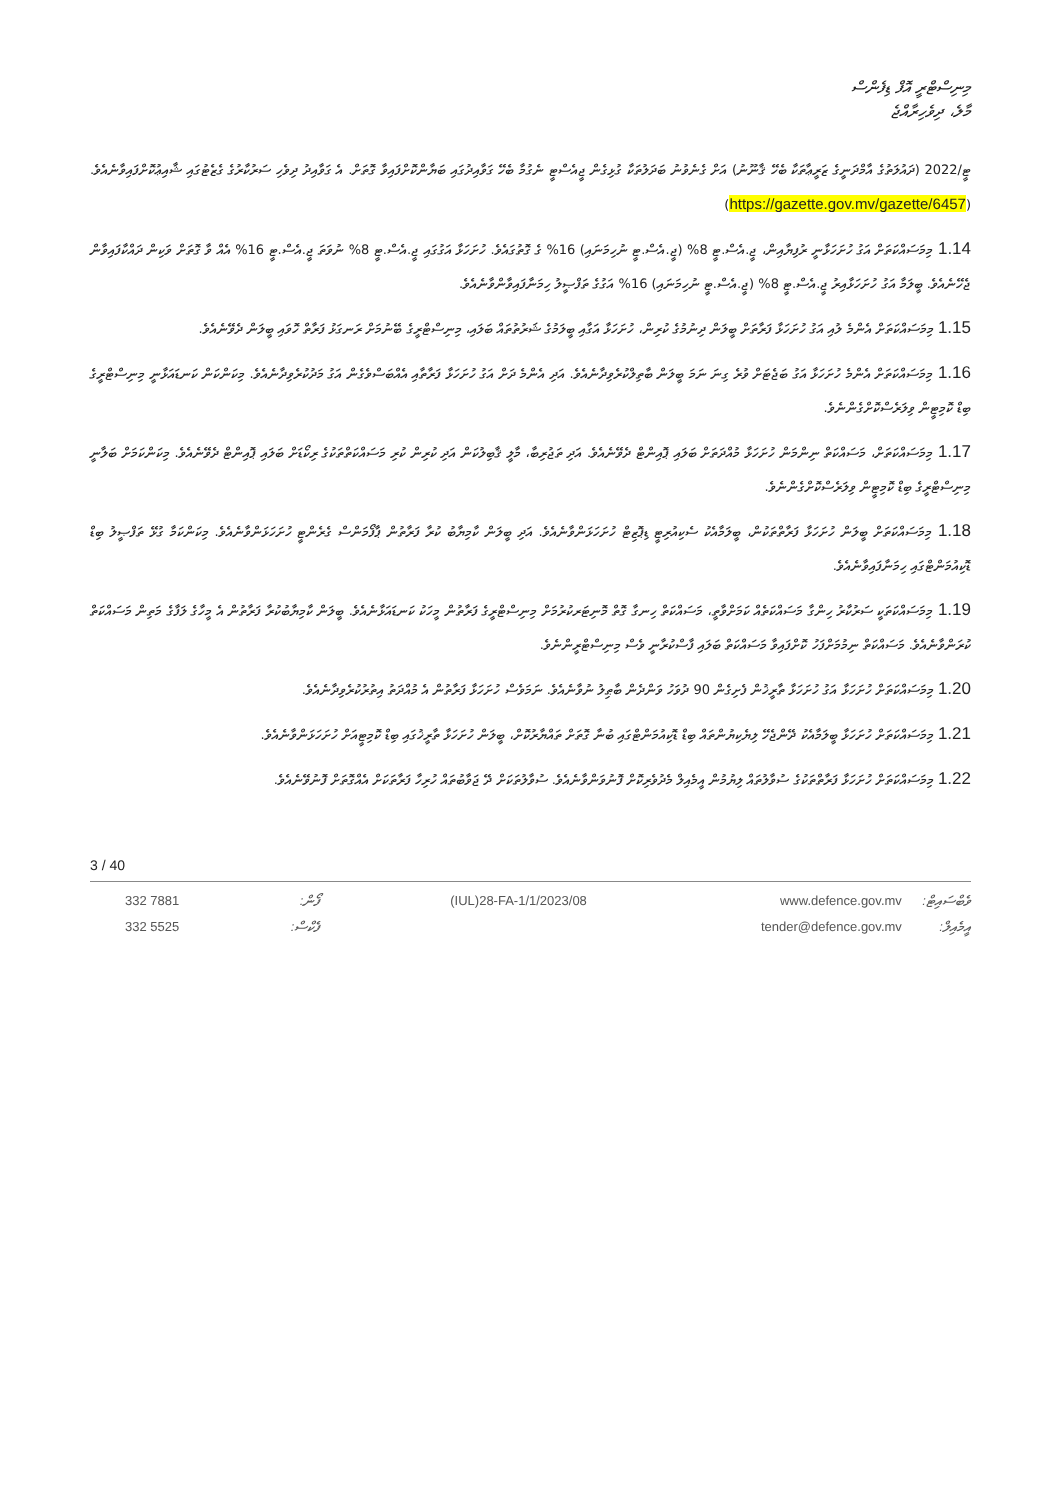މިނިސްޓްރީ އޮފް ޑިފެންސް
މާލެ، ދިވެހިރާއްޖެ
ޓީ/2022 (ދައުލަތުގެ އާމްދަނީގެ ޒަރީޢާތަކާ ބެހޭ ޤާނޫނު) އަށް ގެނެވުނު ބަދަލުތަކާ ގުޅިގެން ޖީއެސްޓީ ނެގުމާ ބެހޭ ގަވާއިދުގައި ބަޔާންކޮށްފައިވާ ގޮތަށް. އެ ގަވާއިދު ދިވެހި ސަރުކާރުގެ ގެޒެޓުގައި ޝާއިޢުކޮށްފައިވާނެއެވެ. (https://gazette.gov.mv/gazette/6457)
1.14 މިމަސައްކަތަށް އަގު ހުށަހަޅާނީ ރުފިޔާއިން، ޖީ.އެސް.ޓީ 8% (ޖީ.އެސް.ޓީ ނުހިމަނައި) 16% ގެ ގޮތުގައެވެ. ހުށަހަޅާ އަގުގައި ޖީ.އެސް.ޓީ 8% ނުވަތަ ޖީ.އެސް.ޓީ 16% އެއް ވާ ގޮތަށް ވަކިން ދައްކާފައިވާން ޖެހޭނެއެވެ. ބީލަމާ އަގު ހުށަހަޅާއިރު ޖީ.އެސް.ޓީ 8% (ޖީ.އެސް.ޓީ ނުހިމަނައި) 16% އަގުގެ ތަފްޞީލު ހިމަނާފައިވާންވާނެއެވެ.
1.15 މިމަސައްކަތަށް އެންމެ ލުއި އަގު ހުށަހަޅާ ފަރާތަށް ބީލަން ދިނުމުގެ ކުރިން، ހުށަހަޅާ އަގާއި ބީލަމުގެ ޝަރުތުތައް ބަލައި، މިނިސްޓްރީގެ ބޭނުމަށް ރަނގަޅު ފަރާތް ހޮވައި ބީލަން ދެވޭނެއެވެ.
1.16 މިމަސައްކަތަށް އެންމެ ހުށަހަޅާ އަގު ބަޖެޓަށް ވުރެ ގިނަ ނަމަ ބީލަން ބާތިލްކުރެވިދާނެއެވެ. އަދި އެންމެ ދަށް އަގު ހުށަހަޅާ ފަރާތާއި އެއްބަސްވެގެން އަގު މަދުކުރެވިދާނެއެވެ. މިކަންކަން ކަނޑައަޅާނީ މިނިސްޓްރީގެ ބިޑް ކޮމިޓީން ވިލަރެސްކޮށްގެންނެވެ.
1.17 މިމަސައްކަތަށް، މަސައްކަތް ނިންމަން ހުށަހަޅާ މުއްދަތަށް ބަލައި ޕޮއިންޓް ދެވޭނެއެވެ. އަދި ތަޖުރިބާ، މާލީ ޤާބިލުކަން އަދި ކުރިން ކުރި މަސައްކަތްތަކުގެ ރިކޯޑަށް ބަލައި ޕޮއިންޓް ދެވޭނެއެވެ. މިކަންކަމަށް ބަލާނީ މިނިސްޓްރީގެ ބިޑް ކޮމިޓީން ވިލަރެސްކޮށްގެންނެވެ.
1.18 މިމަސައްކަތަށް ބީލަން ހުށަހަޅާ ފަރާތްތަކުން، ބީލަމާއެކު ސެކިއުރިޓީ ޑިޕޮޒިޓް ހުށަހަޅަންވާނެއެވެ. އަދި ބީލަން ކާމިޔާބު ކުރާ ފަރާތުން ޕާފޯމަންސް ގެރެންޓީ ހުށަހަޅަންވާނެއެވެ. މިކަންކަމާ ގުޅޭ ތަފްޞީލު ބިޑް ޑޮކިއުމަންޓްގައި ހިމަނާފައިވާނެއެވެ.
1.19 މިމަސައްކަތަކީ ސަރުކާރު ހިންގާ މަސައްކަތެއް ކަމަށްވާތީ، މަސައްކަތް ހިނގާ ގޮތް މޮނިޓަރކުރުމަށް މިނިސްޓްރީގެ ފަރާތުން މީހަކު ކަނޑައަޅާނެއެވެ. ބީލަން ކާމިޔާބުކުރާ ފަރާތުން އެ މީހާގެ ލަފާގެ މަތިން މަސައްކަތް ކުރަންވާނެއެވެ. މަސައްކަތް ނިމުމަށްފަހު ކޮށްފައިވާ މަސައްކަތް ބަލައި ފާސްކުރާނީ ވެސް މިނިސްޓްރީންނެވެ.
1.20 މިމަސައްކަތަށް ހުށަހަޅާ އަގު ހުށަހަޅާ ތާރީޚުން ފެށިގެން 90 ދުވަހު ވަންދެން ބާޠިލު ނުވާނެއެވެ. ނަމަވެސް ހުށަހަޅާ ފަރާތުން އެ މުއްދަތު އިތުރުކުރެވިދާނެއެވެ.
1.21 މިމަސައްކަތަށް ހުށަހަޅާ ބީލަމާއެކު ދޭންޖެހޭ ލިޔެކިޔުންތައް ބިޑް ޑޮކިއުމަންޓްގައި ބުނާ ގޮތަށް ތައްޔާރުކޮށް، ބީލަން ހުށަހަޅާ ތާރީޚުގައި ބިޑް ކޮމިޓީއަށް ހުށަހަޅަންވާނެއެވެ.
1.22 މިމަސައްކަތަށް ހުށަހަޅާ ފަރާތްތަކުގެ ސުވާލުތައް ލިޔުމުން އީމެއިލް މެދުވެރިކޮށް ފޮނުވަންވާނެއެވެ. ސުވާލުތަކަށް ދޭ ޖަވާބުތައް ހުރިހާ ފަރާތަކަށް އެއްގޮތަށް ފޮނުވޭނެއެވެ.
3 / 40
332 7881
332 5525
ފޯން:
ފެކްސް:
(IUL)28-FA-1/1/2023/08 www.defence.gov.mv
tender@defence.gov.mv
ވެބްސައިޓް:
އީމެއިލް: